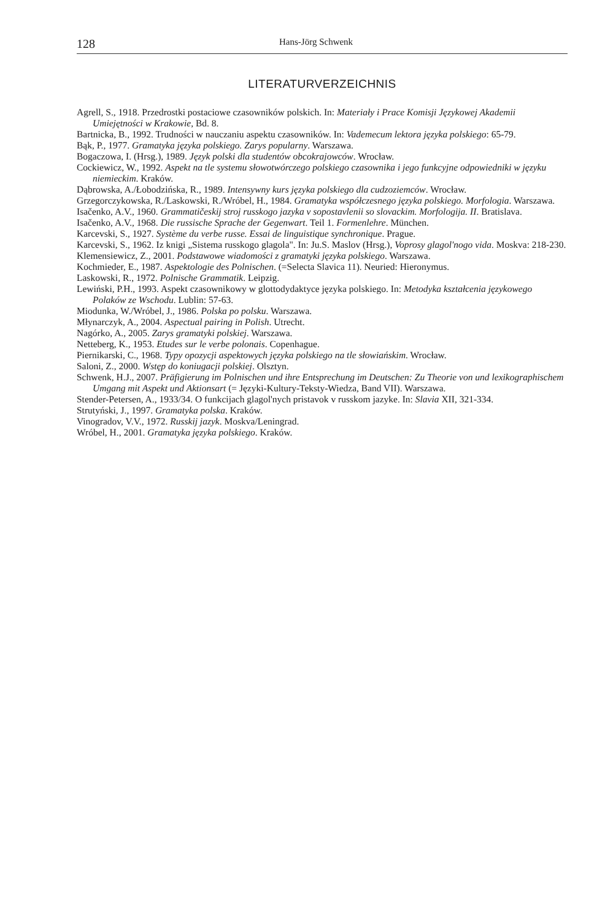128 Hans-Jörg Schwenk
LITERATURVERZEICHNIS
Agrell, S., 1918. Przedrostki postaciowe czasowników polskich. In: Materiały i Prace Komisji Językowej Akademii Umiejętności w Krakowie, Bd. 8.
Bartnicka, B., 1992. Trudności w nauczaniu aspektu czasowników. In: Vademecum lektora języka polskiego: 65-79.
Bąk, P., 1977. Gramatyka języka polskiego. Zarys popularny. Warszawa.
Bogaczowa, I. (Hrsg.), 1989. Język polski dla studentów obcokrajowców. Wrocław.
Cockiewicz, W., 1992. Aspekt na tle systemu słowotwórczego polskiego czasownika i jego funkcyjne odpowiedniki w języku niemieckim. Kraków.
Dąbrowska, A./Łobodzińska, R., 1989. Intensywny kurs języka polskiego dla cudzoziemców. Wrocław.
Grzegorczykowska, R./Laskowski, R./Wróbel, H., 1984. Gramatyka współczesnego języka polskiego. Morfologia. Warszawa.
Isačenko, A.V., 1960. Grammatičeskij stroj russkogo jazyka v sopostavlenii so slovackim. Morfologija. II. Bratislava.
Isačenko, A.V., 1968. Die russische Sprache der Gegenwart. Teil 1. Formenlehre. München.
Karcevski, S., 1927. Système du verbe russe. Essai de linguistique synchronique. Prague.
Karcevski, S., 1962. Iz knigi „Sistema russkogo glagola". In: Ju.S. Maslov (Hrsg.), Voprosy glagol'nogo vida. Moskva: 218-230.
Klemensiewicz, Z., 2001. Podstawowe wiadomości z gramatyki języka polskiego. Warszawa.
Kochmieder, E., 1987. Aspektologie des Polnischen. (=Selecta Slavica 11). Neuried: Hieronymus.
Laskowski, R., 1972. Polnische Grammatik. Leipzig.
Lewiński, P.H., 1993. Aspekt czasownikowy w glottodydaktyce języka polskiego. In: Metodyka kształcenia językowego Polaków ze Wschodu. Lublin: 57-63.
Miodunka, W./Wróbel, J., 1986. Polska po polsku. Warszawa.
Młynarczyk, A., 2004. Aspectual pairing in Polish. Utrecht.
Nagórko, A., 2005. Zarys gramatyki polskiej. Warszawa.
Netteberg, K., 1953. Etudes sur le verbe polonais. Copenhague.
Piernikarski, C., 1968. Typy opozycji aspektowych języka polskiego na tle słowiańskim. Wrocław.
Saloni, Z., 2000. Wstęp do koniugacji polskiej. Olsztyn.
Schwenk, H.J., 2007. Präfigierung im Polnischen und ihre Entsprechung im Deutschen: Zu Theorie von und lexikographischem Umgang mit Aspekt und Aktionsart (= Języki-Kultury-Teksty-Wiedza, Band VII). Warszawa.
Stender-Petersen, A., 1933/34. O funkcijach glagol'nych pristavok v russkom jazyke. In: Slavia XII, 321-334.
Strutyński, J., 1997. Gramatyka polska. Kraków.
Vinogradov, V.V., 1972. Russkij jazyk. Moskva/Leningrad.
Wróbel, H., 2001. Gramatyka języka polskiego. Kraków.